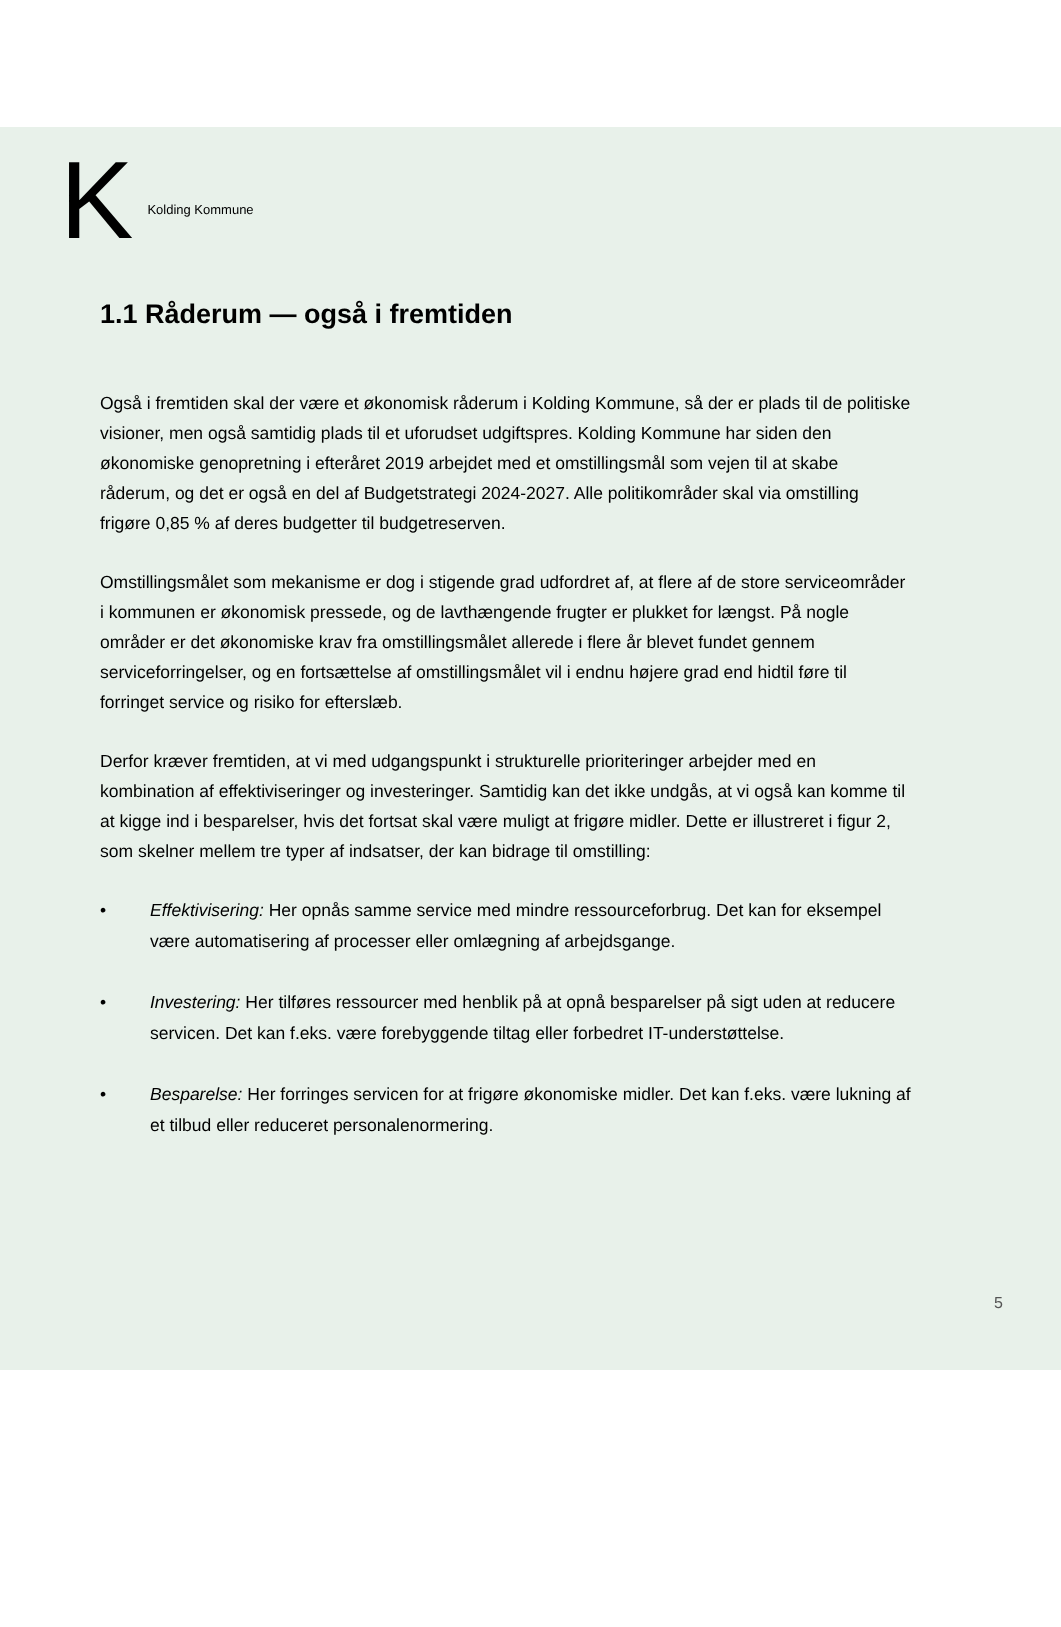K Kolding Kommune
1.1 Råderum — også i fremtiden
Også i fremtiden skal der være et økonomisk råderum i Kolding Kommune, så der er plads til de politiske visioner, men også samtidig plads til et uforudset udgiftspres. Kolding Kommune har siden den økonomiske genopretning i efteråret 2019 arbejdet med et omstillingsmål som vejen til at skabe råderum, og det er også en del af Budgetstrategi 2024-2027. Alle politikområder skal via omstilling frigøre 0,85 % af deres budgetter til budgetreserven.
Omstillingsmålet som mekanisme er dog i stigende grad udfordret af, at flere af de store serviceområder i kommunen er økonomisk pressede, og de lavthængende frugter er plukket for længst. På nogle områder er det økonomiske krav fra omstillingsmålet allerede i flere år blevet fundet gennem serviceforringelser, og en fortsættelse af omstillingsmålet vil i endnu højere grad end hidtil føre til forringet service og risiko for efterslæb.
Derfor kræver fremtiden, at vi med udgangspunkt i strukturelle prioriteringer arbejder med en kombination af effektiviseringer og investeringer. Samtidig kan det ikke undgås, at vi også kan komme til at kigge ind i besparelser, hvis det fortsat skal være muligt at frigøre midler. Dette er illustreret i figur 2, som skelner mellem tre typer af indsatser, der kan bidrage til omstilling:
• Effektivisering: Her opnås samme service med mindre ressourceforbrug. Det kan for eksempel være automatisering af processer eller omlægning af arbejdsgange.
• Investering: Her tilføres ressourcer med henblik på at opnå besparelser på sigt uden at reducere servicen. Det kan f.eks. være forebyggende tiltag eller forbedret IT-understøttelse.
• Besparelse: Her forringes servicen for at frigøre økonomiske midler. Det kan f.eks. være lukning af et tilbud eller reduceret personalenormering.
5